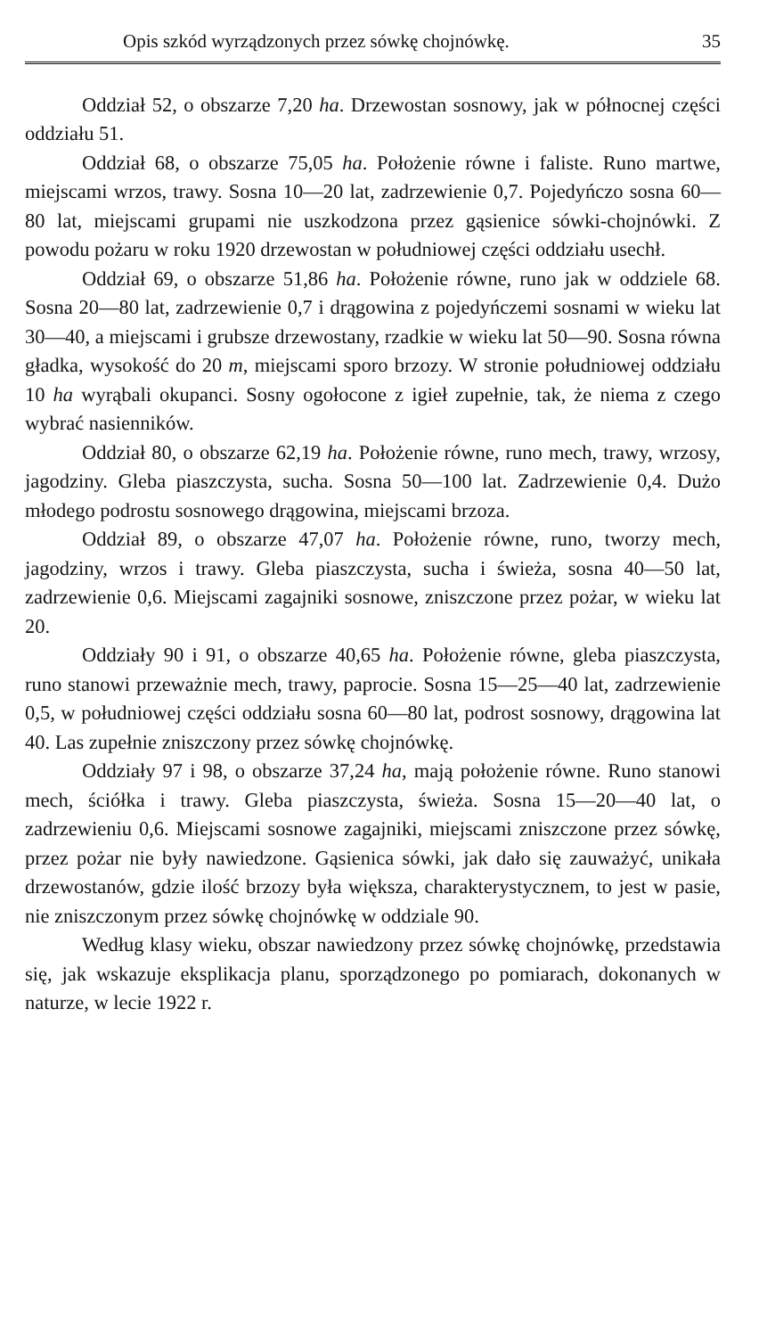Opis szkód wyrządzonych przez sówkę chojnówkę. 35
Oddział 52, o obszarze 7,20 ha. Drzewostan sosnowy, jak w północnej części oddziału 51.
Oddział 68, o obszarze 75,05 ha. Położenie równe i faliste. Runo martwe, miejscami wrzos, trawy. Sosna 10—20 lat, zadrzewienie 0,7. Pojedyńczo sosna 60—80 lat, miejscami grupami nie uszkodzona przez gąsienice sówki-chojnówki. Z powodu pożaru w roku 1920 drzewostan w południowej części oddziału usechł.
Oddział 69, o obszarze 51,86 ha. Położenie równe, runo jak w oddziele 68. Sosna 20—80 lat, zadrzewienie 0,7 i drągowina z pojedyńczemi sosnami w wieku lat 30—40, a miejscami i grubsze drzewostany, rzadkie w wieku lat 50—90. Sosna równa gładka, wysokość do 20 m, miejscami sporo brzozy. W stronie południowej oddziału 10 ha wyrąbali okupanci. Sosny ogołocone z igieł zupełnie, tak, że niema z czego wybrać nasienników.
Oddział 80, o obszarze 62,19 ha. Położenie równe, runo mech, trawy, wrzosy, jagodziny. Gleba piaszczysta, sucha. Sosna 50—100 lat. Zadrzewienie 0,4. Dużo młodego podrostu sosnowego drągowina, miejscami brzoza.
Oddział 89, o obszarze 47,07 ha. Położenie równe, runo, tworzy mech, jagodziny, wrzos i trawy. Gleba piaszczysta, sucha i świeża, sosna 40—50 lat, zadrzewienie 0,6. Miejscami zagajniki sosnowe, zniszczone przez pożar, w wieku lat 20.
Oddziały 90 i 91, o obszarze 40,65 ha. Położenie równe, gleba piaszczysta, runo stanowi przeważnie mech, trawy, paprocie. Sosna 15—25—40 lat, zadrzewienie 0,5, w południowej części oddziału sosna 60—80 lat, podrost sosnowy, drągowina lat 40. Las zupełnie zniszczony przez sówkę chojnówkę.
Oddziały 97 i 98, o obszarze 37,24 ha, mają położenie równe. Runo stanowi mech, ściółka i trawy. Gleba piaszczysta, świeża. Sosna 15—20—40 lat, o zadrzewieniu 0,6. Miejscami sosnowe zagajniki, miejscami zniszczone przez sówkę, przez pożar nie były nawiedzone. Gąsienica sówki, jak dało się zauważyć, unikała drzewostanów, gdzie ilość brzozy była większa, charakterystycznem, to jest w pasie, nie zniszczonym przez sówkę chojnówkę w oddziale 90.
Według klasy wieku, obszar nawiedzony przez sówkę chojnówkę, przedstawia się, jak wskazuje eksplikacja planu, sporządzonego po pomiarach, dokonanych w naturze, w lecie 1922 r.